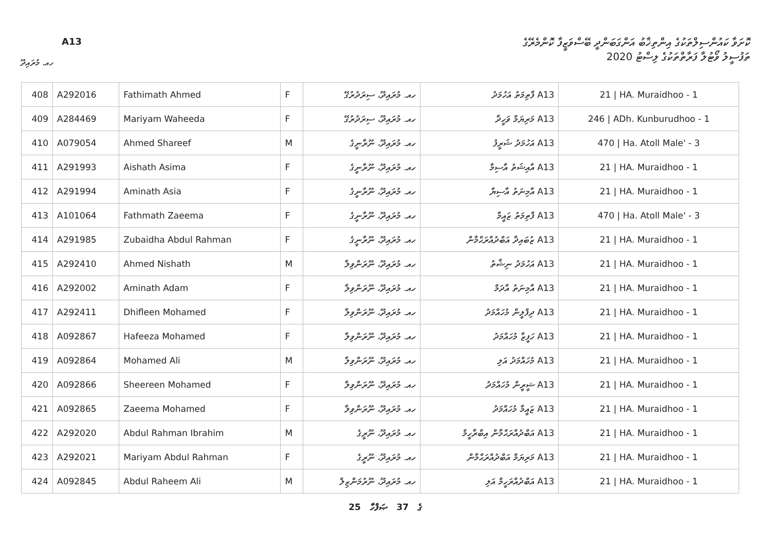ކޮށަވާ ކައުންސިލްތަކުގެ އިންތިޚާބު އަންގަބަންދީ ބޭސްވަޒީފާ ކޮންމެރޭގެ
ތަފުސީލު ވޯޓުލާ ފަރާތްތަކުގެ ލިސްޓު 2020
A13
ހއ. މުރައިދޫ
| 408 | A292016 | Fathimath Ahmed | F | ހއ. މުރައިދޫ، ސިރަދުރުގޭ | A13 ފާތިމަތު އަހުމަދު | 21 / HA. Muraidhoo - 1 |
| 409 | A284469 | Mariyam Waheeda | F | ހއ. މުރައިދޫ، ސިރަދުރުގޭ | A13 މަރިޔަމް ވަހީދާ | 246 / ADh. Kunburudhoo - 1 |
| 410 | A079054 | Ahmed Shareef | M | ހއ. މުރައިދޫ، ނޫރާނީގެ | A13 އަހުމަދު ޝަރީފު | 470 / Ha. Atoll Male' - 3 |
| 411 | A291993 | Aishath Asima | F | ހއ. މުރައިދޫ، ނޫރާނީގެ | A13 އާއިޝަތު އާސިމާ | 21 / HA. Muraidhoo - 1 |
| 412 | A291994 | Aminath Asia | F | ހއ. މުރައިދޫ، ނޫރާނީގެ | A13 އާމިނަތު އާސިޔާ | 21 / HA. Muraidhoo - 1 |
| 413 | A101064 | Fathmath Zaeema | F | ހއ. މުރައިދޫ، ނޫރާނީގެ | A13 ފާތިމަތު ޒައީމާ | 470 / Ha. Atoll Male' - 3 |
| 414 | A291985 | Zubaidha Abdul Rahman | F | ހއ. މުރައިދޫ، ނޫރާނީގެ | A13 ޒުބައިދާ އަބްދުއްރަޙްމާން | 21 / HA. Muraidhoo - 1 |
| 415 | A292410 | Ahmed Nishath | M | ހއ. މުރައިދޫ، ނޫރަންވިލާ | A13 އަހުމަދު ނިޝާތު | 21 / HA. Muraidhoo - 1 |
| 416 | A292002 | Aminath Adam | F | ހއ. މުރައިދޫ، ނޫރަންވިލާ | A13 އާމިނަތު އާދަމް | 21 / HA. Muraidhoo - 1 |
| 417 | A292411 | Dhifleen Mohamed | F | ހއ. މުރައިދޫ، ނޫރަންވިލާ | A13 ދިފްލީން މުހައްމަދު | 21 / HA. Muraidhoo - 1 |
| 418 | A092867 | Hafeeza Mohamed | F | ހއ. މުރައިދޫ، ނޫރަންވިލާ | A13 ހަފީޒާ މުހައްމަދު | 21 / HA. Muraidhoo - 1 |
| 419 | A092864 | Mohamed Ali | M | ހއ. މުރައިދޫ، ނޫރަންވިލާ | A13 މުހައްމަދު އަލި | 21 / HA. Muraidhoo - 1 |
| 420 | A092866 | Sheereen Mohamed | F | ހއ. މުރައިދޫ، ނޫރަންވިލާ | A13 ޝީރީން މުހައްމަދު | 21 / HA. Muraidhoo - 1 |
| 421 | A092865 | Zaeema Mohamed | F | ހއ. މުރައިދޫ، ނޫރަންވިލާ | A13 ޒައީމާ މުހައްމަދު | 21 / HA. Muraidhoo - 1 |
| 422 | A292020 | Abdul Rahman Ibrahim | M | ހއ. މުރައިދޫ، ނޫރީގެ | A13 އަބްދުއްރަޙްމާން އިބްރާހީމް | 21 / HA. Muraidhoo - 1 |
| 423 | A292021 | Mariyam Abdul Rahman | F | ހއ. މުރައިދޫ، ނޫރީގެ | A13 މަރިޔަމް އަބްދުއްރަޙްމާން | 21 / HA. Muraidhoo - 1 |
| 424 | A092845 | Abdul Raheem Ali | M | ހއ. މުރައިދޫ، ނޫރުމަންޒިލް | A13 އަބްދުއްރަހީމް އަލި | 21 / HA. Muraidhoo - 1 |
25 ގެ 37 ޞަފްހާ